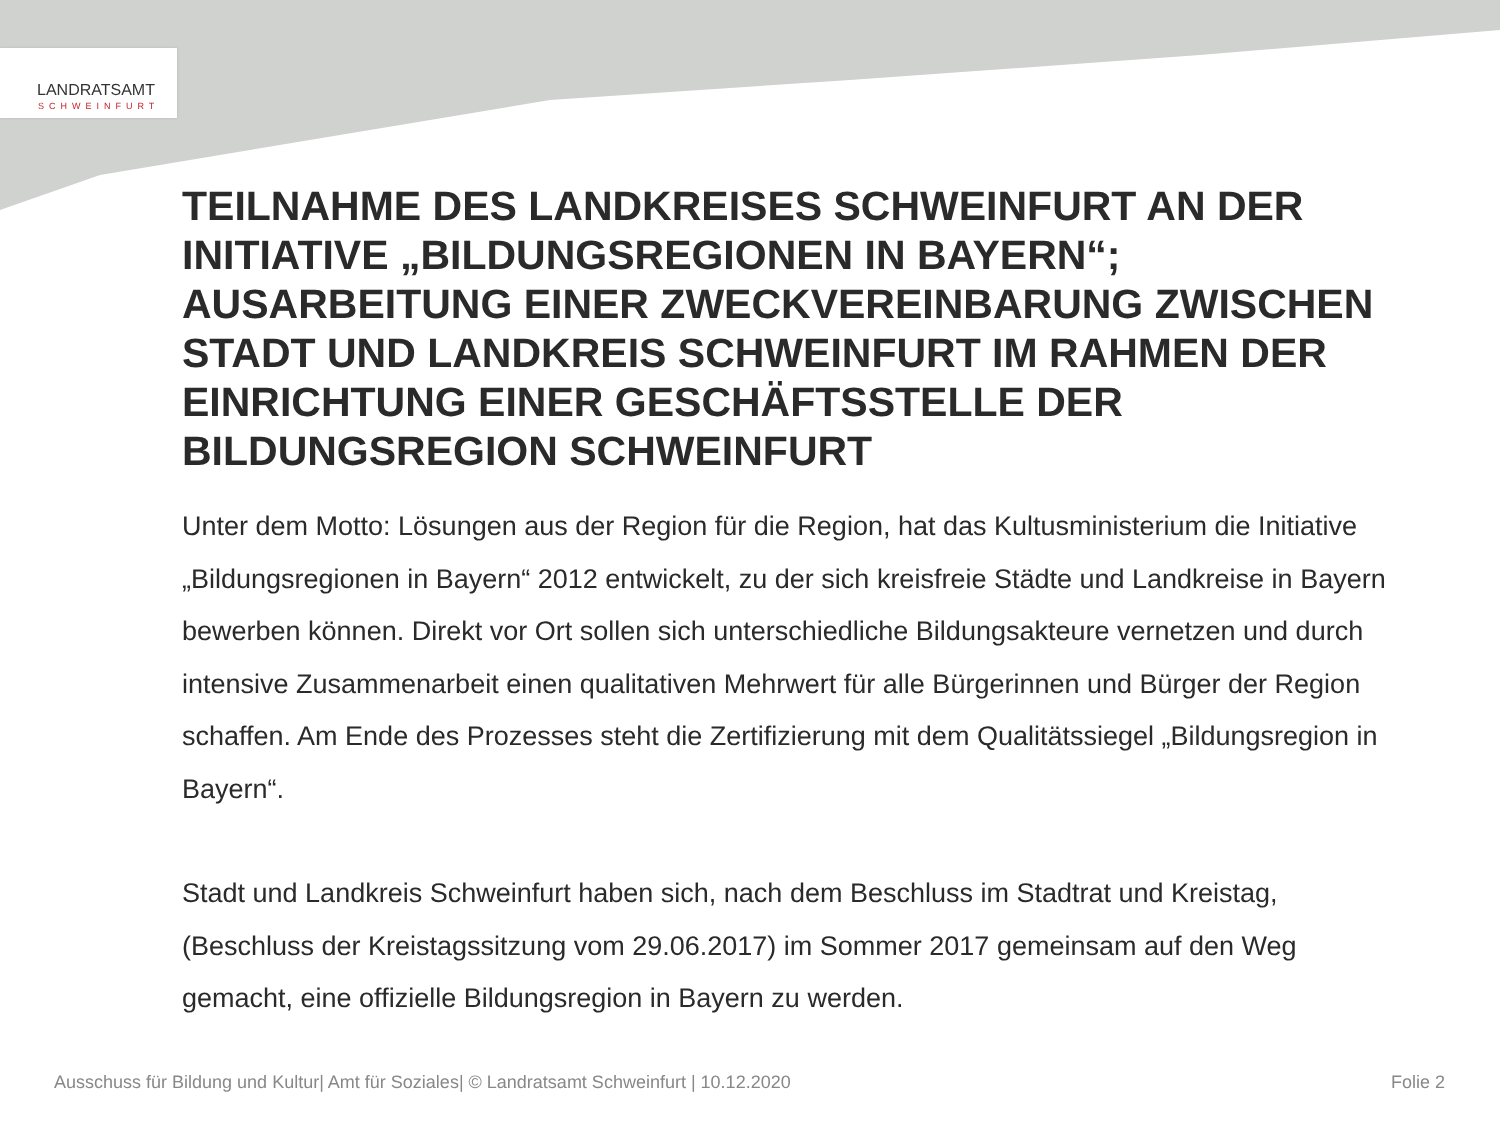LANDRATSAMT
SCHWEINFURT
TEILNAHME DES LANDKREISES SCHWEINFURT AN DER INITIATIVE „BILDUNGSREGIONEN IN BAYERN“; AUSARBEITUNG EINER ZWECKVEREINBARUNG ZWISCHEN STADT UND LANDKREIS SCHWEINFURT IM RAHMEN DER EINRICHTUNG EINER GESCHÄFTSSTELLE DER BILDUNGSREGION SCHWEINFURT
Unter dem Motto: Lösungen aus der Region für die Region, hat das Kultusministerium die Initiative „Bildungsregionen in Bayern“ 2012 entwickelt, zu der sich kreisfreie Städte und Landkreise in Bayern bewerben können. Direkt vor Ort sollen sich unterschiedliche Bildungsakteure vernetzen und durch intensive Zusammenarbeit einen qualitativen Mehrwert für alle Bürgerinnen und Bürger der Region schaffen. Am Ende des Prozesses steht die Zertifizierung mit dem Qualitätssiegel „Bildungsregion in Bayern“.
Stadt und Landkreis Schweinfurt haben sich, nach dem Beschluss im Stadtrat und Kreistag, (Beschluss der Kreistagssitzung vom 29.06.2017) im Sommer 2017 gemeinsam auf den Weg gemacht, eine offizielle Bildungsregion in Bayern zu werden.
Ausschuss für Bildung und Kultur| Amt für Soziales| © Landratsamt Schweinfurt | 10.12.2020 Folie 2